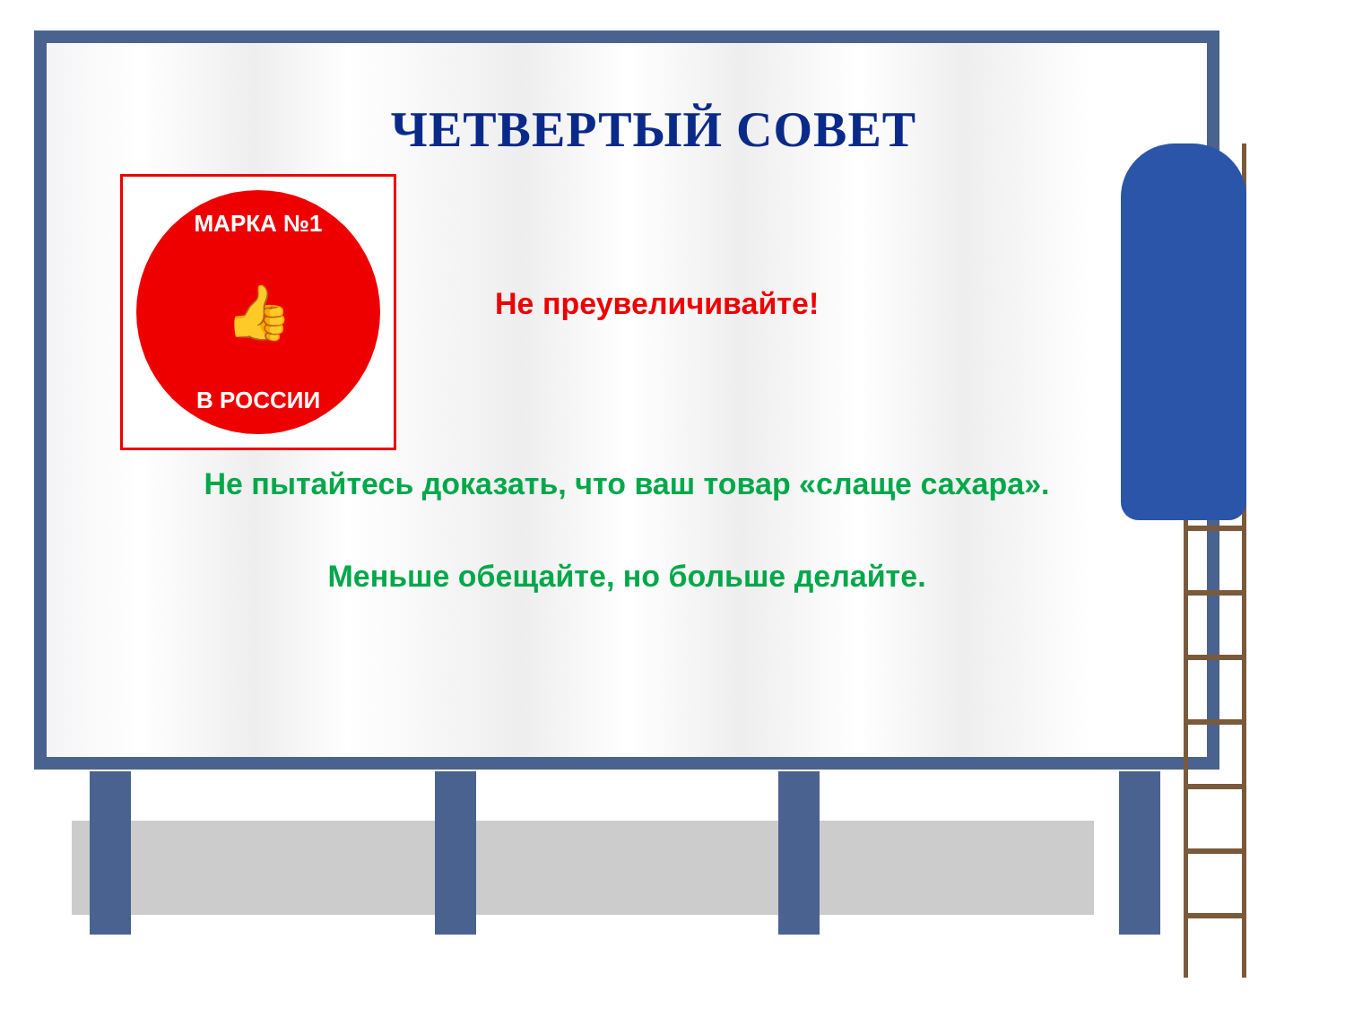ЧЕТВЕРТЫЙ СОВЕТ
МАРКА №1
👍
В РОССИИ
Не преувеличивайте!
Не пытайтесь доказать, что ваш товар «слаще сахара».
Меньше обещайте, но больше делайте.